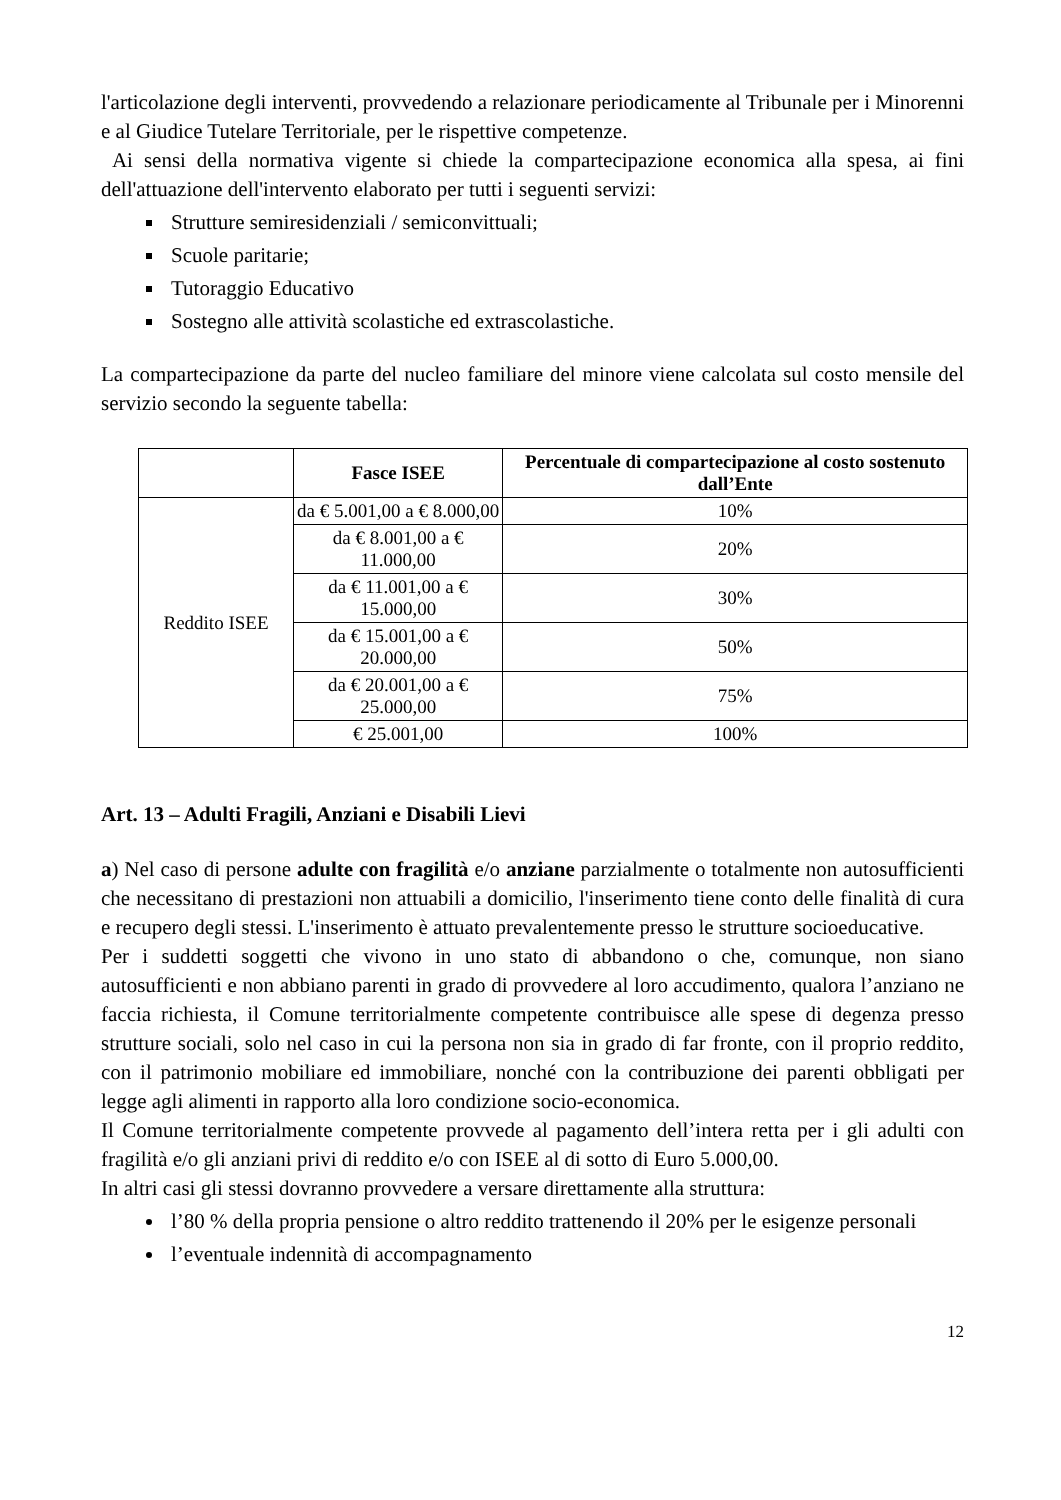l'articolazione degli interventi, provvedendo a relazionare periodicamente al Tribunale per i Minorenni e al Giudice Tutelare Territoriale, per le rispettive competenze.
Ai sensi della normativa vigente si chiede la compartecipazione economica alla spesa, ai fini dell'attuazione dell'intervento elaborato per tutti i seguenti servizi:
Strutture semiresidenziali / semiconvittuali;
Scuole paritarie;
Tutoraggio Educativo
Sostegno alle attività scolastiche ed extrascolastiche.
La compartecipazione da parte del nucleo familiare del minore viene calcolata sul costo mensile del servizio secondo la seguente tabella:
| | Fasce ISEE | Percentuale di compartecipazione al costo sostenuto dall’Ente |
| --- | --- | --- |
| Reddito ISEE | da € 5.001,00 a € 8.000,00 | 10% |
| | da € 8.001,00 a € 11.000,00 | 20% |
| | da € 11.001,00 a € 15.000,00 | 30% |
| | da € 15.001,00 a € 20.000,00 | 50% |
| | da € 20.001,00 a € 25.000,00 | 75% |
| | € 25.001,00 | 100% |
Art. 13 – Adulti Fragili, Anziani e Disabili Lievi
a) Nel caso di persone adulte con fragilità e/o anziane parzialmente o totalmente non autosufficienti che necessitano di prestazioni non attuabili a domicilio, l'inserimento tiene conto delle finalità di cura e recupero degli stessi. L'inserimento è attuato prevalentemente presso le strutture socioeducative.
Per i suddetti soggetti che vivono in uno stato di abbandono o che, comunque, non siano autosufficienti e non abbiano parenti in grado di provvedere al loro accudimento, qualora l’anziano ne faccia richiesta, il Comune territorialmente competente contribuisce alle spese di degenza presso strutture sociali, solo nel caso in cui la persona non sia in grado di far fronte, con il proprio reddito, con il patrimonio mobiliare ed immobiliare, nonché con la contribuzione dei parenti obbligati per legge agli alimenti in rapporto alla loro condizione socio-economica.
Il Comune territorialmente competente provvede al pagamento dell’intera retta per i gli adulti con fragilità e/o gli anziani privi di reddito e/o con ISEE al di sotto di Euro 5.000,00.
In altri casi gli stessi dovranno provvedere a versare direttamente alla struttura:
l’80 % della propria pensione o altro reddito trattenendo il 20% per le esigenze personali
l’eventuale indennità di accompagnamento
12